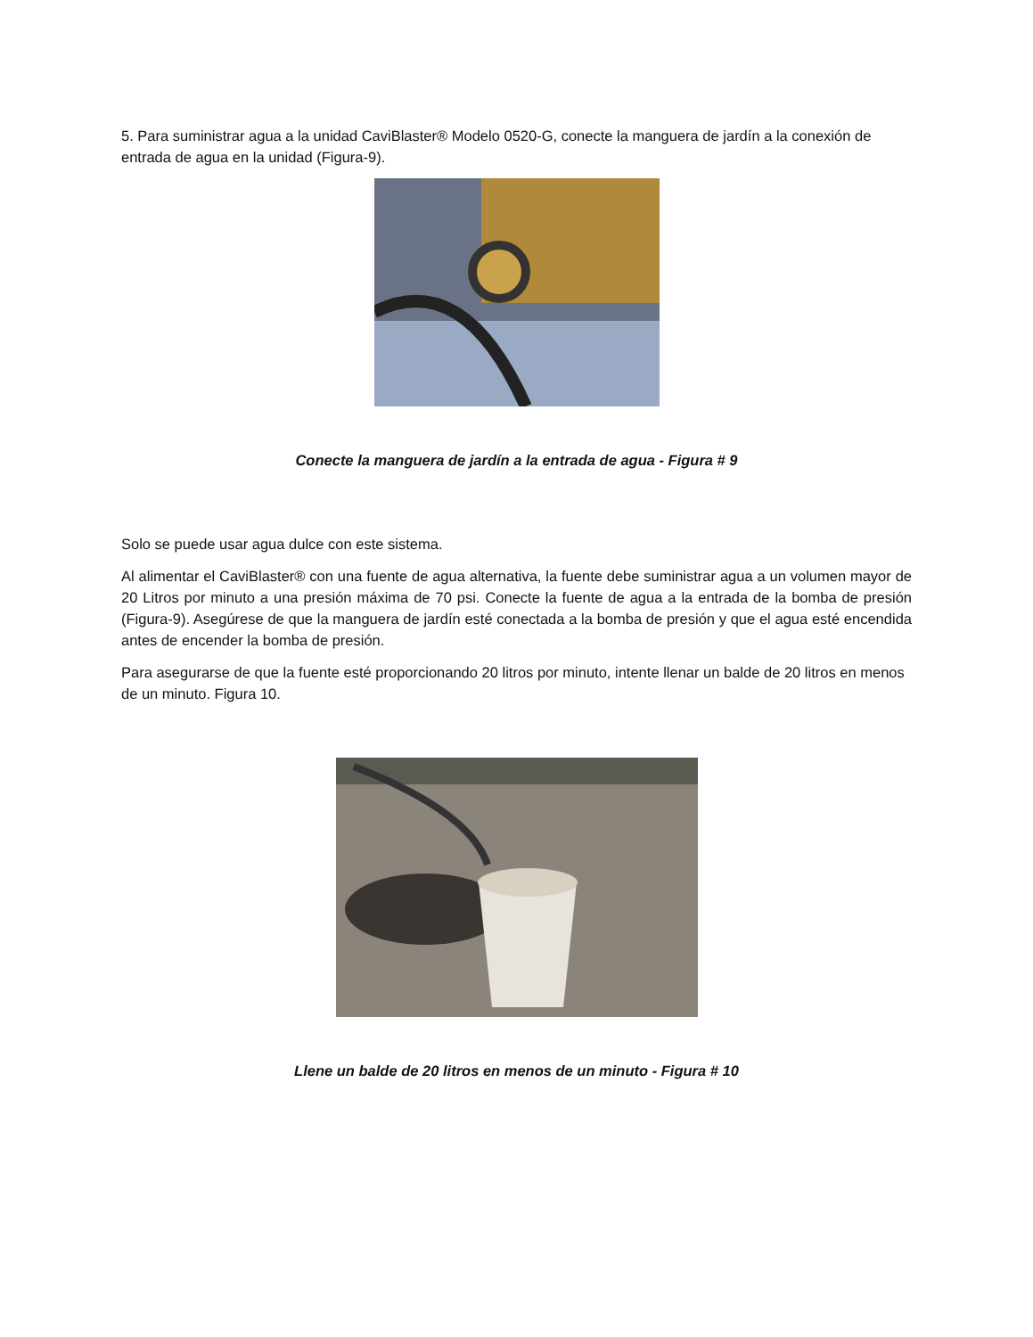5. Para suministrar agua a la unidad CaviBlaster® Modelo 0520-G, conecte la manguera de jardín a la conexión de entrada de agua en la unidad (Figura-9).
Conecte la manguera de jardín a la entrada de agua - Figura # 9
Solo se puede usar agua dulce con este sistema.
Al alimentar el CaviBlaster® con una fuente de agua alternativa, la fuente debe suministrar agua a un volumen mayor de 20 Litros por minuto a una presión máxima de 70 psi. Conecte la fuente de agua a la entrada de la bomba de presión (Figura-9). Asegúrese de que la manguera de jardín esté conectada a la bomba de presión y que el agua esté encendida antes de encender la bomba de presión.
Para asegurarse de que la fuente esté proporcionando 20 litros por minuto, intente llenar un balde de 20 litros en menos de un minuto. Figura 10.
Llene un balde de 20 litros en menos de un minuto - Figura # 10